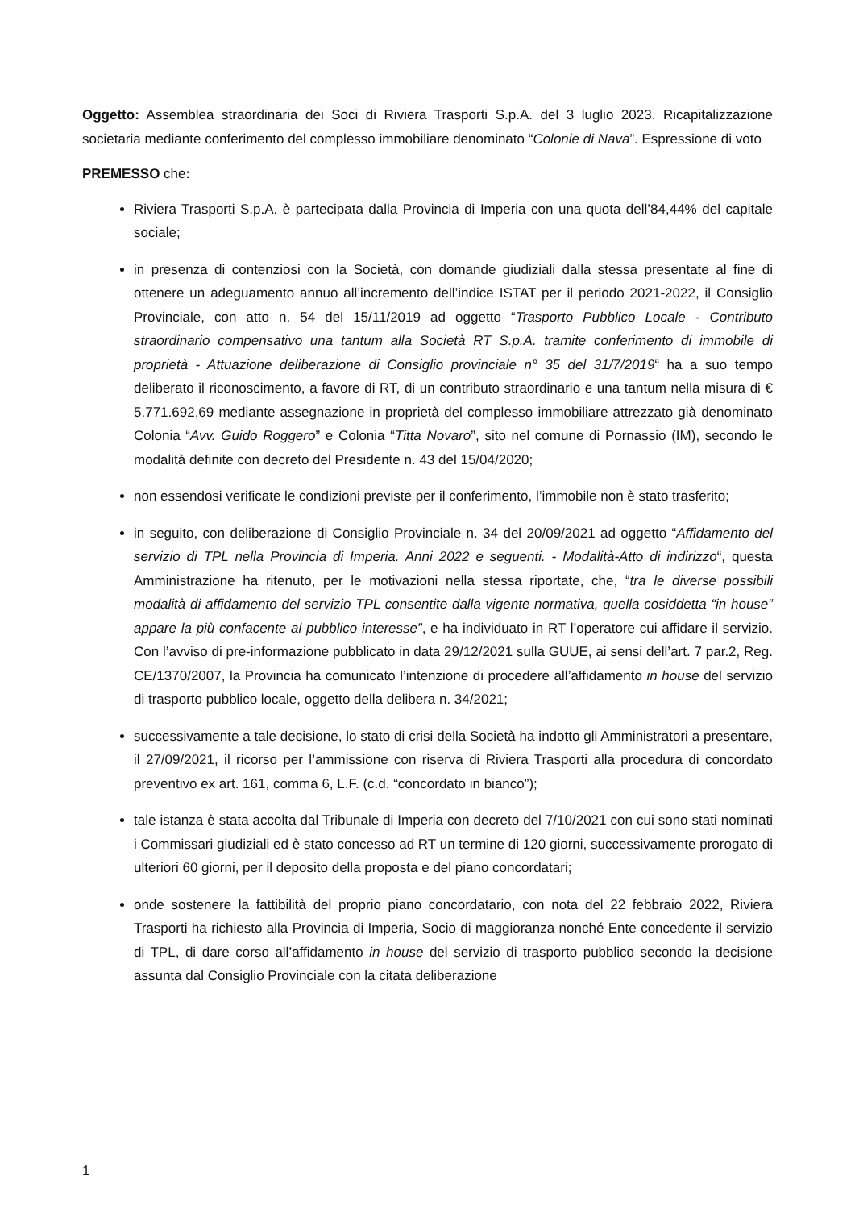Oggetto: Assemblea straordinaria dei Soci di Riviera Trasporti S.p.A. del 3 luglio 2023. Ricapitalizzazione societaria mediante conferimento del complesso immobiliare denominato “Colonie di Nava”. Espressione di voto
PREMESSO che:
Riviera Trasporti S.p.A. è partecipata dalla Provincia di Imperia con una quota dell’84,44% del capitale sociale;
in presenza di contenziosi con la Società, con domande giudiziali dalla stessa presentate al fine di ottenere un adeguamento annuo all’incremento dell’indice ISTAT per il periodo 2021-2022, il Consiglio Provinciale, con atto n. 54 del 15/11/2019 ad oggetto “Trasporto Pubblico Locale - Contributo straordinario compensativo una tantum alla Società RT S.p.A. tramite conferimento di immobile di proprietà - Attuazione deliberazione di Consiglio provinciale n° 35 del 31/7/2019“ ha a suo tempo deliberato il riconoscimento, a favore di RT, di un contributo straordinario e una tantum nella misura di € 5.771.692,69 mediante assegnazione in proprietà del complesso immobiliare attrezzato già denominato Colonia “Avv. Guido Roggero” e Colonia “Titta Novaro”, sito nel comune di Pornassio (IM), secondo le modalità definite con decreto del Presidente n. 43 del 15/04/2020;
non essendosi verificate le condizioni previste per il conferimento, l’immobile non è stato trasferito;
in seguito, con deliberazione di Consiglio Provinciale n. 34 del 20/09/2021 ad oggetto “Affidamento del servizio di TPL nella Provincia di Imperia. Anni 2022 e seguenti. - Modalità-Atto di indirizzo“, questa Amministrazione ha ritenuto, per le motivazioni nella stessa riportate, che, “tra le diverse possibili modalità di affidamento del servizio TPL consentite dalla vigente normativa, quella cosiddetta “in house” appare la più confacente al pubblico interesse”, e ha individuato in RT l’operatore cui affidare il servizio. Con l’avviso di pre-informazione pubblicato in data 29/12/2021 sulla GUUE, ai sensi dell’art. 7 par.2, Reg. CE/1370/2007, la Provincia ha comunicato l’intenzione di procedere all’affidamento in house del servizio di trasporto pubblico locale, oggetto della delibera n. 34/2021;
successivamente a tale decisione, lo stato di crisi della Società ha indotto gli Amministratori a presentare, il 27/09/2021, il ricorso per l’ammissione con riserva di Riviera Trasporti alla procedura di concordato preventivo ex art. 161, comma 6, L.F. (c.d. “concordato in bianco”);
tale istanza è stata accolta dal Tribunale di Imperia con decreto del 7/10/2021 con cui sono stati nominati i Commissari giudiziali ed è stato concesso ad RT un termine di 120 giorni, successivamente prorogato di ulteriori 60 giorni, per il deposito della proposta e del piano concordatari;
onde sostenere la fattibilità del proprio piano concordatario, con nota del 22 febbraio 2022, Riviera Trasporti ha richiesto alla Provincia di Imperia, Socio di maggioranza nonché Ente concedente il servizio di TPL, di dare corso all’affidamento in house del servizio di trasporto pubblico secondo la decisione assunta dal Consiglio Provinciale con la citata deliberazione
1